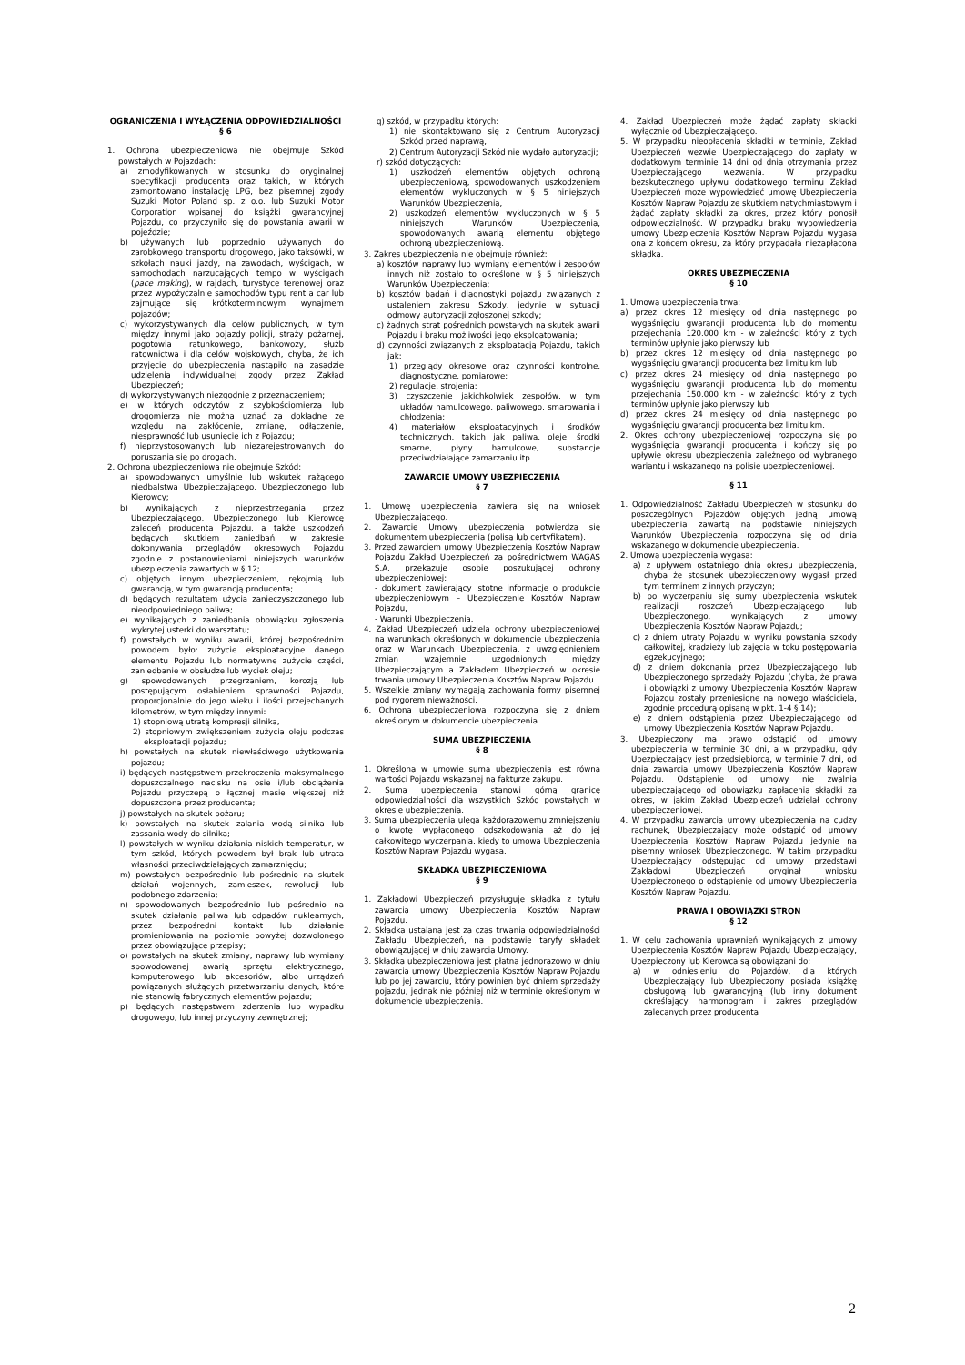OGRANICZENIA I WYŁĄCZENIA ODPOWIEDZIALNOŚCI
§ 6
1. Ochrona ubezpieczeniowa nie obejmuje Szkód powstałych w Pojazdach:
a) zmodyfikowanych w stosunku do oryginalnej specyfikacji producenta oraz takich, w których zamontowano instalację LPG, bez pisemnej zgody Suzuki Motor Poland sp. z o.o. lub Suzuki Motor Corporation wpisanej do książki gwarancyjnej Pojazdu, co przyczyniło się do powstania awarii w pojeździe;
b) używanych lub poprzednio używanych do zarobkowego transportu drogowego, jako taksówki, w szkołach nauki jazdy, na zawodach, wyścigach, w samochodach narzucających tempo w wyścigach (pace making), w rajdach, turystyce terenowej oraz przez wypożyczalnie samochodów typu rent a car lub zajmujące się krótkoterminowym wynajmem pojazdów;
c) wykorzystywanych dla celów publicznych, w tym między innymi jako pojazdy policji, straży pożarnej, pogotowia ratunkowego, bankowozy, służb ratownictwa i dla celów wojskowych, chyba, że ich przyjęcie do ubezpieczenia nastąpiło na zasadzie udzielenia indywidualnej zgody przez Zakład Ubezpieczeń;
d) wykorzystywanych niezgodnie z przeznaczeniem;
e) w których odczytów z szybkościomierza lub drogomierza nie można uznać za dokładne ze względu na zakłócenie, zmianę, odłączenie, niesprawność lub usunięcie ich z Pojazdu;
f) nieprzystosowanych lub niezarejestrowanych do poruszania się po drogach.
2. Ochrona ubezpieczeniowa nie obejmuje Szkód:
a) spowodowanych umyślnie lub wskutek rażącego niedbalstwa Ubezpieczającego, Ubezpieczonego lub Kierowcy;
b) wynikających z nieprzestrzegania przez Ubezpieczającego, Ubezpieczonego lub Kierowcę zaleceń producenta Pojazdu, a także uszkodzeń będących skutkiem zaniedbań w zakresie dokonywania przeglądów okresowych Pojazdu zgodnie z postanowieniami niniejszych warunków ubezpieczenia zawartych w § 12;
c) objętych innym ubezpieczeniem, rękojmią lub gwarancją, w tym gwarancją producenta;
d) będących rezultatem użycia zanieczyszczonego lub nieodpowiedniego paliwa;
e) wynikających z zaniedbania obowiązku zgłoszenia wykrytej usterki do warsztatu;
f) powstałych w wyniku awarii, której bezpośrednim powodem było: zużycie eksploatacyjne danego elementu Pojazdu lub normatywne zużycie części, zaniedbanie w obsłudze lub wyciek oleju;
g) spowodowanych przegrzaniem, korozją lub postępującym osłabieniem sprawności Pojazdu, proporcjonalnie do jego wieku i ilości przejechanych kilometrów, w tym między innymi:
1) stopniową utratą kompresji silnika,
2) stopniowym zwiększeniem zużycia oleju podczas eksploatacji pojazdu;
h) powstałych na skutek niewłaściwego użytkowania pojazdu;
i) będących następstwem przekroczenia maksymalnego dopuszczalnego nacisku na osie i/lub obciążenia Pojazdu przyczepą o łącznej masie większej niż dopuszczona przez producenta;
j) powstałych na skutek pożaru;
k) powstałych na skutek zalania wodą silnika lub zassania wody do silnika;
l) powstałych w wyniku działania niskich temperatur, w tym szkód, których powodem był brak lub utrata własności przeciwdziałających zamarznięciu;
m) powstałych bezpośrednio lub pośrednio na skutek działań wojennych, zamieszek, rewolucji lub podobnego zdarzenia;
n) spowodowanych bezpośrednio lub pośrednio na skutek działania paliwa lub odpadów nuklearnych, przez bezpośredni kontakt lub działanie promieniowania na poziomie powyżej dozwolonego przez obowiązujące przepisy;
o) powstałych na skutek zmiany, naprawy lub wymiany spowodowanej awarią sprzętu elektrycznego, komputerowego lub akcesoriów, albo urządzeń powiązanych służących przetwarzaniu danych, które nie stanowią fabrycznych elementów pojazdu;
p) będących następstwem zderzenia lub wypadku drogowego, lub innej przyczyny zewnętrznej;
q) szkód, w przypadku których:
1) nie skontaktowano się z Centrum Autoryzacji Szkód przed naprawą,
2) Centrum Autoryzacji Szkód nie wydało autoryzacji;
r) szkód dotyczących:
1) uszkodzeń elementów objętych ochroną ubezpieczeniową, spowodowanych uszkodzeniem elementów wykluczonych w § 5 niniejszych Warunków Ubezpieczenia,
2) uszkodzeń elementów wykluczonych w § 5 niniejszych Warunków Ubezpieczenia, spowodowanych awarią elementu objętego ochroną ubezpieczeniową.
3. Zakres ubezpieczenia nie obejmuje również:
a) kosztów naprawy lub wymiany elementów i zespołów innych niż zostało to określone w § 5 niniejszych Warunków Ubezpieczenia;
b) kosztów badań i diagnostyki pojazdu związanych z ustaleniem zakresu Szkody, jedynie w sytuacji odmowy autoryzacji zgłoszonej szkody;
c) żadnych strat pośrednich powstałych na skutek awarii Pojazdu i braku możliwości jego eksploatowania;
d) czynności związanych z eksploatacją Pojazdu, takich jak:
1) przeglądy okresowe oraz czynności kontrolne, diagnostyczne, pomiarowe;
2) regulacje, strojenia;
3) czyszczenie jakichkolwiek zespołów, w tym układów hamulcowego, paliwowego, smarowania i chłodzenia;
4) materiałów eksploatacyjnych i środków technicznych, takich jak paliwa, oleje, środki smarne, płyny hamulcowe, substancje przeciwdziałające zamarzaniu itp.
ZAWARCIE UMOWY UBEZPIECZENIA
§ 7
1. Umowę ubezpieczenia zawiera się na wniosek Ubezpieczającego.
2. Zawarcie Umowy ubezpieczenia potwierdza się dokumentem ubezpieczenia (polisą lub certyfikatem).
3. Przed zawarciem umowy Ubezpieczenia Kosztów Napraw Pojazdu Zakład Ubezpieczeń za pośrednictwem WAGAS S.A. przekazuje osobie poszukującej ochrony ubezpieczeniowej:
- dokument zawierający istotne informacje o produkcie ubezpieczeniowym – Ubezpieczenie Kosztów Napraw Pojazdu,
- Warunki Ubezpieczenia.
4. Zakład Ubezpieczeń udziela ochrony ubezpieczeniowej na warunkach określonych w dokumencie ubezpieczenia oraz w Warunkach Ubezpieczenia, z uwzględnieniem zmian wzajemnie uzgodnionych między Ubezpieczającym a Zakładem Ubezpieczeń w okresie trwania umowy Ubezpieczenia Kosztów Napraw Pojazdu.
5. Wszelkie zmiany wymagają zachowania formy pisemnej pod rygorem nieważności.
6. Ochrona ubezpieczeniowa rozpoczyna się z dniem określonym w dokumencie ubezpieczenia.
SUMA UBEZPIECZENIA
§ 8
1. Określona w umowie suma ubezpieczenia jest równa wartości Pojazdu wskazanej na fakturze zakupu.
2. Suma ubezpieczenia stanowi górną granicę odpowiedzialności dla wszystkich Szkód powstałych w okresie ubezpieczenia.
3. Suma ubezpieczenia ulega każdorazowemu zmniejszeniu o kwotę wypłaconego odszkodowania aż do jej całkowitego wyczerpania, kiedy to umowa Ubezpieczenia Kosztów Napraw Pojazdu wygasa.
SKŁADKA UBEZPIECZENIOWA
§ 9
1. Zakładowi Ubezpieczeń przysługuje składka z tytułu zawarcia umowy Ubezpieczenia Kosztów Napraw Pojazdu.
2. Składka ustalana jest za czas trwania odpowiedzialności Zakładu Ubezpieczeń, na podstawie taryfy składek obowiązującej w dniu zawarcia Umowy.
3. Składka ubezpieczeniowa jest płatna jednorazowo w dniu zawarcia umowy Ubezpieczenia Kosztów Napraw Pojazdu lub po jej zawarciu, który powinien być dniem sprzedaży pojazdu, jednak nie później niż w terminie określonym w dokumencie ubezpieczenia.
4. Zakład Ubezpieczeń może żądać zapłaty składki wyłącznie od Ubezpieczającego.
5. W przypadku nieopłacenia składki w terminie, Zakład Ubezpieczeń wezwie Ubezpieczającego do zapłaty w dodatkowym terminie 14 dni od dnia otrzymania przez Ubezpieczającego wezwania. W przypadku bezskutecznego upływu dodatkowego terminu Zakład Ubezpieczeń może wypowiedzieć umowę Ubezpieczenia Kosztów Napraw Pojazdu ze skutkiem natychmiastowym i żądać zapłaty składki za okres, przez który ponosił odpowiedzialność. W przypadku braku wypowiedzenia umowy Ubezpieczenia Kosztów Napraw Pojazdu wygasa ona z końcem okresu, za który przypadała niezapłacona składka.
OKRES UBEZPIECZENIA
§ 10
1. Umowa ubezpieczenia trwa:
a) przez okres 12 miesięcy od dnia następnego po wygaśnięciu gwarancji producenta lub do momentu przejechania 120.000 km - w zależności który z tych terminów upłynie jako pierwszy lub
b) przez okres 12 miesięcy od dnia następnego po wygaśnięciu gwarancji producenta bez limitu km lub
c) przez okres 24 miesięcy od dnia następnego po wygaśnięciu gwarancji producenta lub do momentu przejechania 150.000 km - w zależności który z tych terminów upłynie jako pierwszy lub
d) przez okres 24 miesięcy od dnia następnego po wygaśnięciu gwarancji producenta bez limitu km.
2. Okres ochrony ubezpieczeniowej rozpoczyna się po wygaśnięcia gwarancji producenta i kończy się po upływie okresu ubezpieczenia zależnego od wybranego wariantu i wskazanego na polisie ubezpieczeniowej.
§ 11
1. Odpowiedzialność Zakładu Ubezpieczeń w stosunku do poszczególnych Pojazdów objętych jedną umową ubezpieczenia zawartą na podstawie niniejszych Warunków Ubezpieczenia rozpoczyna się od dnia wskazanego w dokumencie ubezpieczenia.
2. Umowa ubezpieczenia wygasa:
a) z upływem ostatniego dnia okresu ubezpieczenia, chyba że stosunek ubezpieczeniowy wygasł przed tym terminem z innych przyczyn;
b) po wyczerpaniu się sumy ubezpieczenia wskutek realizacji roszczeń Ubezpieczającego lub Ubezpieczonego, wynikających z umowy Ubezpieczenia Kosztów Napraw Pojazdu;
c) z dniem utraty Pojazdu w wyniku powstania szkody całkowitej, kradzieży lub zajęcia w toku postępowania egzekucyjnego;
d) z dniem dokonania przez Ubezpieczającego lub Ubezpieczonego sprzedaży Pojazdu (chyba, że prawa i obowiązki z umowy Ubezpieczenia Kosztów Napraw Pojazdu zostały przeniesione na nowego właściciela, zgodnie procedurą opisaną w pkt. 1-4 § 14);
e) z dniem odstąpienia przez Ubezpieczającego od umowy Ubezpieczenia Kosztów Napraw Pojazdu.
3. Ubezpieczony ma prawo odstąpić od umowy ubezpieczenia w terminie 30 dni, a w przypadku, gdy Ubezpieczający jest przedsiębiorcą, w terminie 7 dni, od dnia zawarcia umowy Ubezpieczenia Kosztów Napraw Pojazdu. Odstąpienie od umowy nie zwalnia ubezpieczającego od obowiązku zapłacenia składki za okres, w jakim Zakład Ubezpieczeń udzielał ochrony ubezpieczeniowej.
4. W przypadku zawarcia umowy ubezpieczenia na cudzy rachunek, Ubezpieczający może odstąpić od umowy Ubezpieczenia Kosztów Napraw Pojazdu jedynie na pisemny wniosek Ubezpieczonego. W takim przypadku Ubezpieczający odstępując od umowy przedstawi Zakładowi Ubezpieczeń oryginał wniosku Ubezpieczonego o odstąpienie od umowy Ubezpieczenia Kosztów Napraw Pojazdu.
PRAWA I OBOWIĄZKI STRON
§ 12
1. W celu zachowania uprawnień wynikających z umowy Ubezpieczenia Kosztów Napraw Pojazdu Ubezpieczający, Ubezpieczony lub Kierowca są obowiązani do:
a) w odniesieniu do Pojazdów, dla których Ubezpieczający lub Ubezpieczony posiada książkę obsługową lub gwarancyjną (lub inny dokument określający harmonogram i zakres przeglądów zalecanych przez producenta
2